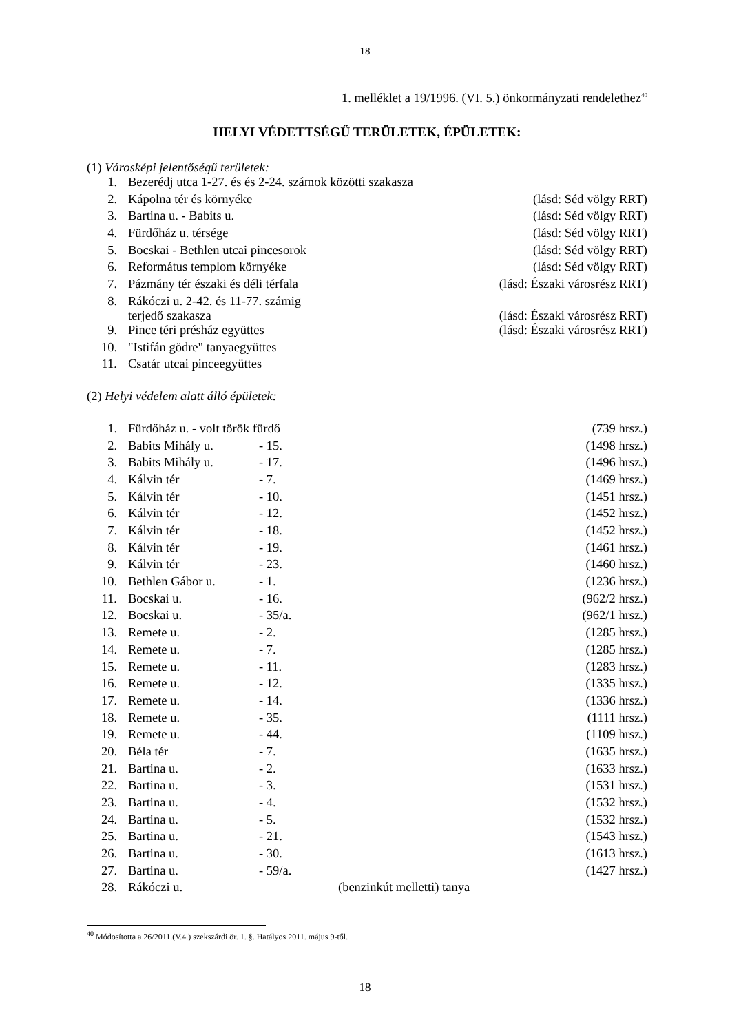18
1. melléklet a 19/1996. (VI. 5.) önkormányzati rendelethez<sup>40</sup>
HELYI VÉDETTSÉGŰ TERÜLETEK, ÉPÜLETEK:
(1) Városképi jelentőségű területek:
| 1. | Bezerédj utca 1-27. és és 2-24. számok közötti szakasza | |
| 2. | Kápolna tér és környéke | (lásd: Séd völgy RRT) |
| 3. | Bartina u. - Babits u. | (lásd: Séd völgy RRT) |
| 4. | Fürdőház u. térsége | (lásd: Séd völgy RRT) |
| 5. | Bocskai - Bethlen utcai pincesorok | (lásd: Séd völgy RRT) |
| 6. | Református templom környéke | (lásd: Séd völgy RRT) |
| 7. | Pázmány tér északi és déli térfala | (lásd: Északi városrész RRT) |
| 8. | Rákóczi u. 2-42. és 11-77. számig terjedő szakasza | (lásd: Északi városrész RRT) |
| 9. | Pince téri présház együttes | (lásd: Északi városrész RRT) |
| 10. | "Istifán gödre" tanyaegyüttes | |
| 11. | Csatár utcai pinceegyüttes | |
(2) Helyi védelem alatt álló épületek:
| 1. | Fürdőház u. - volt török fürdő | | (739 hrsz.) |
| 2. | Babits Mihály u. | - 15. | (1498 hrsz.) |
| 3. | Babits Mihály u. | - 17. | (1496 hrsz.) |
| 4. | Kálvin tér | - 7. | (1469 hrsz.) |
| 5. | Kálvin tér | - 10. | (1451 hrsz.) |
| 6. | Kálvin tér | - 12. | (1452 hrsz.) |
| 7. | Kálvin tér | - 18. | (1452 hrsz.) |
| 8. | Kálvin tér | - 19. | (1461 hrsz.) |
| 9. | Kálvin tér | - 23. | (1460 hrsz.) |
| 10. | Bethlen Gábor u. | - 1. | (1236 hrsz.) |
| 11. | Bocskai u. | - 16. | (962/2 hrsz.) |
| 12. | Bocskai u. | - 35/a. | (962/1 hrsz.) |
| 13. | Remete u. | - 2. | (1285 hrsz.) |
| 14. | Remete u. | - 7. | (1285 hrsz.) |
| 15. | Remete u. | - 11. | (1283 hrsz.) |
| 16. | Remete u. | - 12. | (1335 hrsz.) |
| 17. | Remete u. | - 14. | (1336 hrsz.) |
| 18. | Remete u. | - 35. | (1111 hrsz.) |
| 19. | Remete u. | - 44. | (1109 hrsz.) |
| 20. | Béla tér | - 7. | (1635 hrsz.) |
| 21. | Bartina u. | - 2. | (1633 hrsz.) |
| 22. | Bartina u. | - 3. | (1531 hrsz.) |
| 23. | Bartina u. | - 4. | (1532 hrsz.) |
| 24. | Bartina u. | - 5. | (1532 hrsz.) |
| 25. | Bartina u. | - 21. | (1543 hrsz.) |
| 26. | Bartina u. | - 30. | (1613 hrsz.) |
| 27. | Bartina u. | - 59/a. | (1427 hrsz.) |
| 28. | Rákóczi u. | (benzinkút melletti) tanya | |
<sup>40</sup> Módosította a 26/2011.(V.4.) szekszárdi ör. 1. §. Hatályos 2011. május 9-től.
18